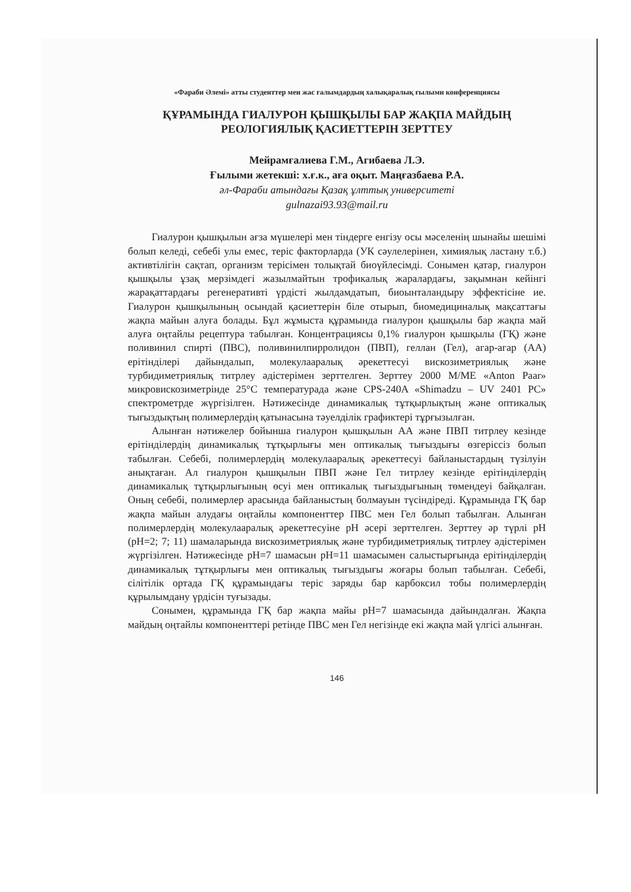«Фараби Әлемі» атты студенттер мен жас ғалымдардың халықаралық ғылыми конференциясы
ҚҰРАМЫНДА ГИАЛУРОН ҚЫШҚЫЛЫ БАР ЖАҚПА МАЙДЫҢ
РЕОЛОГИЯЛЫҚ ҚАСИЕТТЕРІН ЗЕРТТЕУ
Мейрамғалиева Г.М., Агибаева Л.Э.
Ғылыми жетекші: х.ғ.к., аға оқыт. Маңғазбаева Р.А.
әл-Фараби атындағы Қазақ ұлттық университеті
gulnazai93.93@mail.ru
Гиалурон қышқылын ағза мүшелері мен тіндерге енгізу осы мәселенің шынайы шешімі болып келеді, себебі улы емес, теріс факторларда (УК сәулелерінен, химиялық ластану т.б.) активтілігін сақтап, организм терісімен толықтай биоүйлесімді. Сонымен қатар, гиалурон қышқылы ұзақ мерзімдегі жазылмайтын трофикалық жаралардағы, зақымнан кейінгі жарақаттардағы регенеративті үрдісті жылдамдатып, биоынталандыру эффектісіне ие. Гиалурон қышқылының осындай қасиеттерін біле отырып, биомедициналық мақсаттағы жақпа майын алуға болады. Бұл жұмыста құрамында гиалурон қышқылы бар жақпа май алуға оңтайлы рецептура табылған. Концентрациясы 0,1% гиалурон қышқылы (ГҚ) және поливинил спирті (ПВС), поливинилпирролидон (ПВП), геллан (Гел), агар-агар (АА) ерітінділері дайындалып, молекулааралық әрекеттесуі вискозиметриялық және турбидиметриялық титрлеу әдістерімен зерттелген. Зерттеу 2000 М/МЕ «Anton Paar» микровискозиметрінде 25°С температурада және CPS-240A «Shimadzu – UV 2401 PC» спектрометрде жүргізілген. Нәтижесінде динамикалық тұтқырлықтың және оптикалық тығыздықтың полимерлердің қатынасына тәуелділік графиктері тұрғызылған.
Алынған нәтижелер бойынша гиалурон қышқылын АА және ПВП титрлеу кезінде ерітінділердің динамикалық тұтқырлығы мен оптикалық тығыздығы өзгеріссіз болып табылған. Себебі, полимерлердің молекулааралық әрекеттесуі байланыстардың түзілуін анықтаған. Ал гиалурон қышқылын ПВП және Гел титрлеу кезінде ерітінділердің динамикалық тұтқырлығының өсуі мен оптикалық тығыздығының төмендеуі байқалған. Оның себебі, полимерлер арасында байланыстың болмауын түсіндіреді. Құрамында ГҚ бар жақпа майын алудағы оңтайлы компоненттер ПВС мен Гел болып табылған. Алынған полимерлердің молекулааралық әрекеттесуіне pH әсері зерттелген. Зерттеу әр түрлі pH (pH=2; 7; 11) шамаларында вискозиметриялық және турбидиметриялық титрлеу әдістерімен жүргізілген. Нәтижесінде pH=7 шамасын pH=11 шамасымен салыстырғында ерітінділердің динамикалық тұтқырлығы мен оптикалық тығыздығы жоғары болып табылған. Себебі, сілітілік ортада ГҚ құрамындағы теріс заряды бар карбоксил тобы полимерлердің құрылымдану үрдісін туғызады.
Сонымен, құрамында ГҚ бар жақпа майы pH=7 шамасында дайындалған. Жақпа майдың оңтайлы компоненттері ретінде ПВС мен Гел негізінде екі жақпа май үлгісі алынған.
146